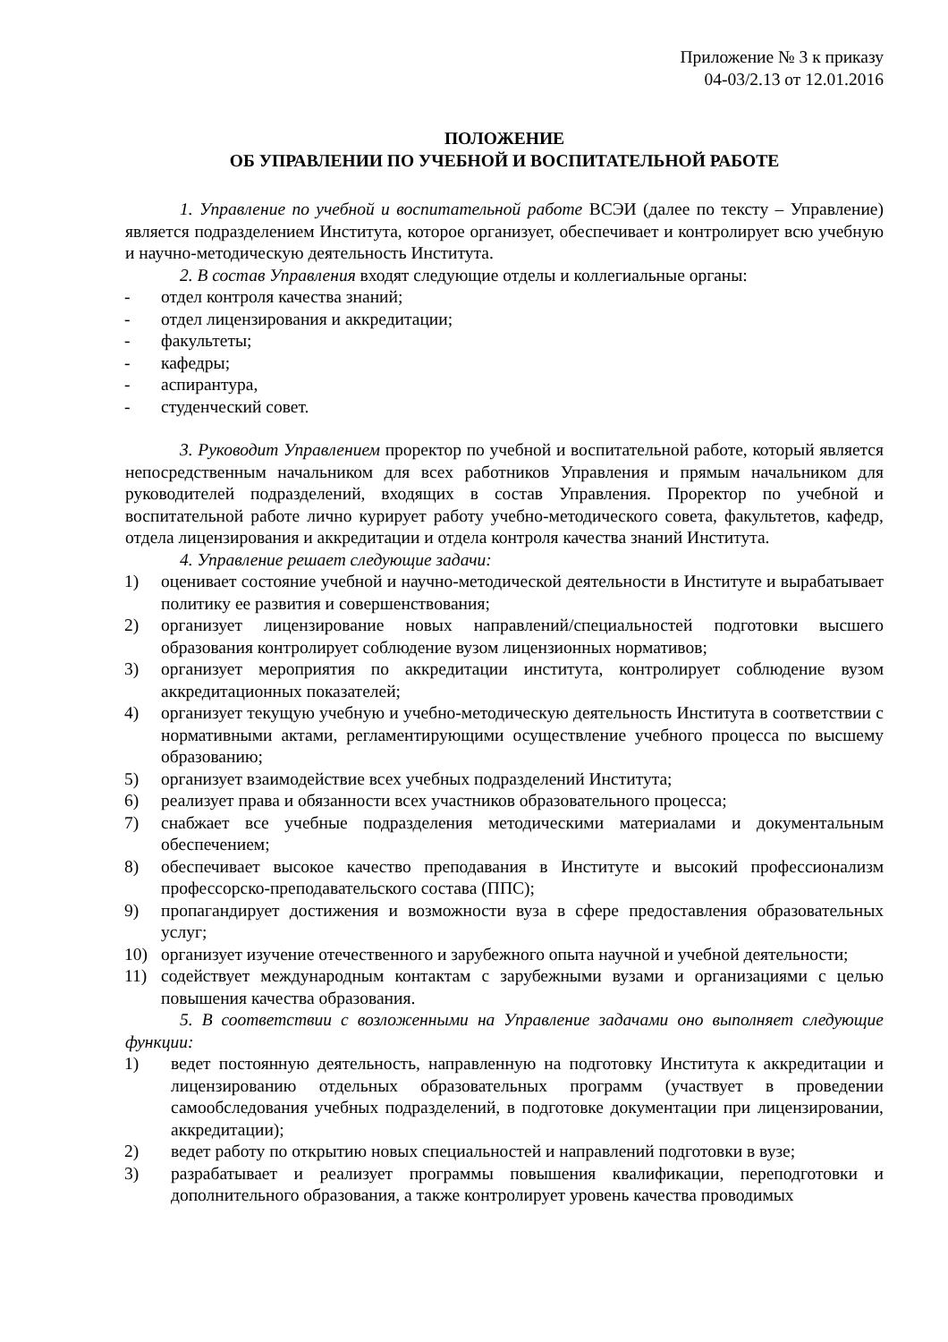Приложение № 3 к приказу
04-03/2.13 от 12.01.2016
ПОЛОЖЕНИЕ
ОБ УПРАВЛЕНИИ ПО УЧЕБНОЙ И ВОСПИТАТЕЛЬНОЙ РАБОТЕ
1. Управление по учебной и воспитательной работе ВСЭИ (далее по тексту – Управление) является подразделением Института, которое организует, обеспечивает и контролирует всю учебную и научно-методическую деятельность Института.
2. В состав Управления входят следующие отделы и коллегиальные органы:
- отдел контроля качества знаний;
- отдел лицензирования и аккредитации;
- факультеты;
- кафедры;
- аспирантура,
- студенческий совет.
3. Руководит Управлением проректор по учебной и воспитательной работе, который является непосредственным начальником для всех работников Управления и прямым начальником для руководителей подразделений, входящих в состав Управления. Проректор по учебной и воспитательной работе лично курирует работу учебно-методического совета, факультетов, кафедр, отдела лицензирования и аккредитации и отдела контроля качества знаний Института.
4. Управление решает следующие задачи:
1) оценивает состояние учебной и научно-методической деятельности в Институте и вырабатывает политику ее развития и совершенствования;
2) организует лицензирование новых направлений/специальностей подготовки высшего образования контролирует соблюдение вузом лицензионных нормативов;
3) организует мероприятия по аккредитации института, контролирует соблюдение вузом аккредитационных показателей;
4) организует текущую учебную и учебно-методическую деятельность Института в соответствии с нормативными актами, регламентирующими осуществление учебного процесса по высшему образованию;
5) организует взаимодействие всех учебных подразделений Института;
6) реализует права и обязанности всех участников образовательного процесса;
7) снабжает все учебные подразделения методическими материалами и документальным обеспечением;
8) обеспечивает высокое качество преподавания в Институте и высокий профессионализм профессорско-преподавательского состава (ППС);
9) пропагандирует достижения и возможности вуза в сфере предоставления образовательных услуг;
10) организует изучение отечественного и зарубежного опыта научной и учебной деятельности;
11) содействует международным контактам с зарубежными вузами и организациями с целью повышения качества образования.
5. В соответствии с возложенными на Управление задачами оно выполняет следующие функции:
1) ведет постоянную деятельность, направленную на подготовку Института к аккредитации и лицензированию отдельных образовательных программ (участвует в проведении самообследования учебных подразделений, в подготовке документации при лицензировании, аккредитации);
2) ведет работу по открытию новых специальностей и направлений подготовки в вузе;
3) разрабатывает и реализует программы повышения квалификации, переподготовки и дополнительного образования, а также контролирует уровень качества проводимых